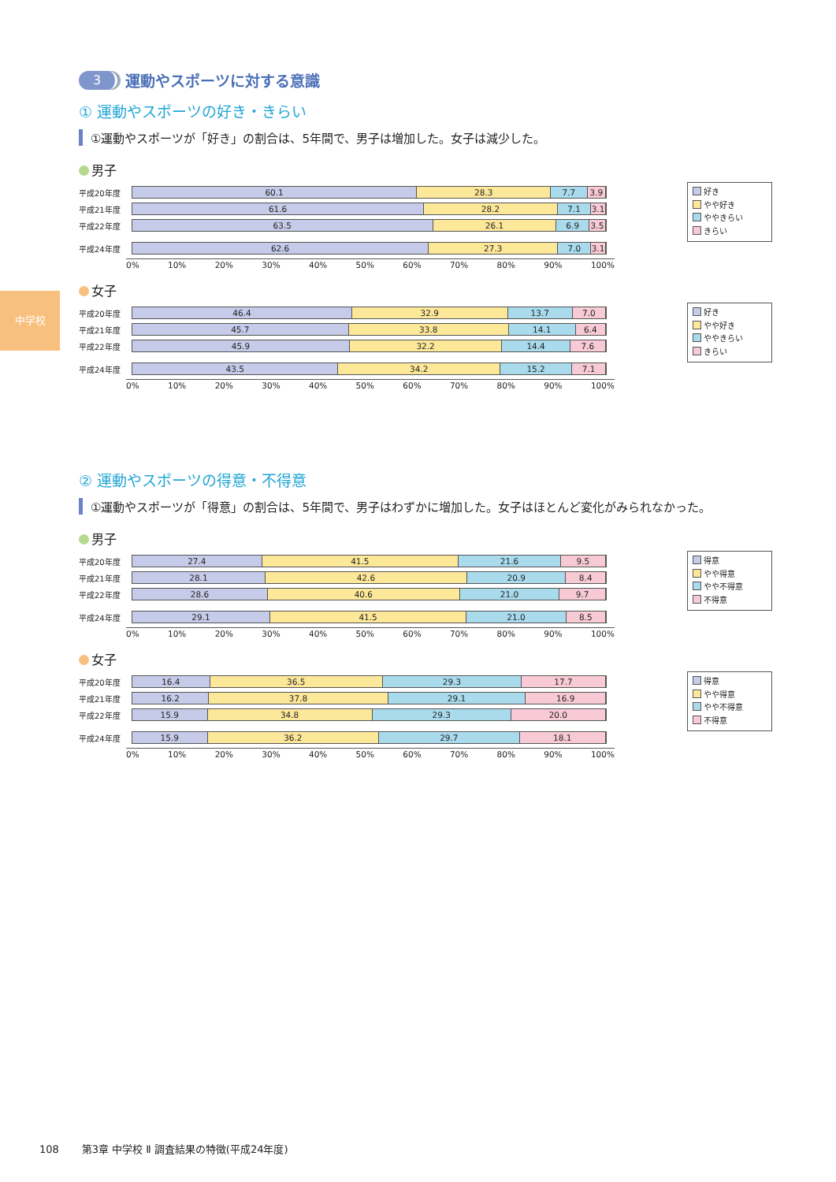中学校
3 運動やスポーツに対する意識
① 運動やスポーツの好き・きらい
①運動やスポーツが「好き」の割合は、5年間で、男子は増加した。女子は減少した。
男子
平成20年度
60.1 28.3 7.7 3.9
平成21年度
61.6 28.2 7.1 3.1
平成22年度
63.5 26.1 6.9 3.5
平成24年度
62.6 27.3 7.0 3.1
0% 10% 20% 30% 40% 50% 60% 70% 80% 90% 100%
好き
やや好き
ややきらい
きらい
女子
平成20年度
46.4 32.9 13.7 7.0
平成21年度
45.7 33.8 14.1 6.4
平成22年度
45.9 32.2 14.4 7.6
平成24年度
43.5 34.2 15.2 7.1
0% 10% 20% 30% 40% 50% 60% 70% 80% 90% 100%
好き
やや好き
ややきらい
きらい
② 運動やスポーツの得意・不得意
①運動やスポーツが「得意」の割合は、5年間で、男子はわずかに増加した。女子はほとんど変化がみられなかった。
男子
平成20年度
27.4 41.5 21.6 9.5
平成21年度
28.1 42.6 20.9 8.4
平成22年度
28.6 40.6 21.0 9.7
平成24年度
29.1 41.5 21.0 8.5
0% 10% 20% 30% 40% 50% 60% 70% 80% 90% 100%
得意
やや得意
やや不得意
不得意
女子
平成20年度
16.4 36.5 29.3 17.7
平成21年度
16.2 37.8 29.1 16.9
平成22年度
15.9 34.8 29.3 20.0
平成24年度
15.9 36.2 29.7 18.1
0% 10% 20% 30% 40% 50% 60% 70% 80% 90% 100%
得意
やや得意
やや不得意
不得意
108 第3章 中学校 Ⅱ 調査結果の特徴(平成24年度)